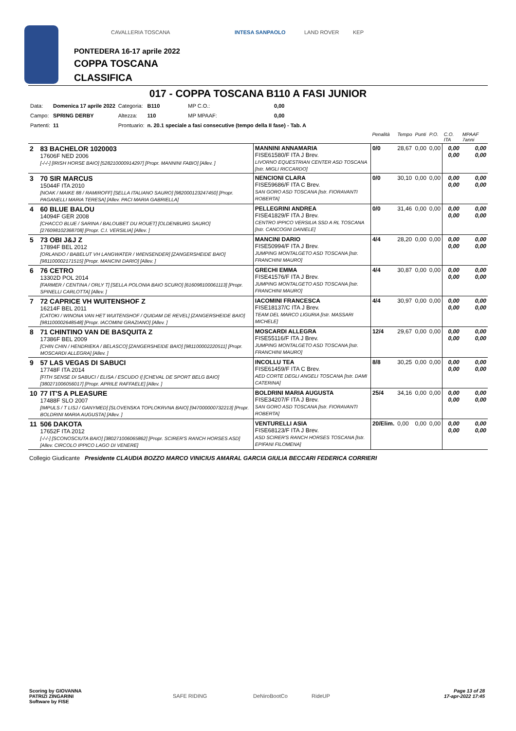CAVALLERIA TOSCANA INTESA SANPAOLO LAND ROVER KEP
PONTEDERA 16-17 aprile 2022
COPPA TOSCANA
CLASSIFICA
017 - COPPA TOSCANA B110 A FASI JUNIOR
| Data: | Domenica 17 aprile 2022 | Categoria: | B110 | MP C.O.: | 0,00 |
| Campo: | SPRING DERBY | Altezza: | 110 | MP MPAAF: | 0,00 |
| Partenti: | 11 | Prontuario: | n. 20.1 speciale a fasi consecutive (tempo della II fase) - Tab. A | | |
| | | | Penalità | Tempo | Punti | P.O. | C.O. ITA | MPAAF 7anni |
| 2 | 83 BACHELOR 1020003 17606F NED 2006 [-/-/-] [IRISH HORSE BAIO] [528210000914297] [Propr. MANNINI FABIO] [Allev. ] | MANNINI ANNAMARIA FISE61580/F ITA J Brev. LIVORNO EQUESTRIAN CENTER ASD TOSCANA [Istr. MIGLI RICCARDO] | 0/0 | 28,67 | 0,00 | 0,00 | 0,00 0,00 | 0,00 0,00 |
| 3 | 70 SIR MARCUS 15044F ITA 2010 [NOAK / MAIKE 88 / RAMIROFF] [SELLA ITALIANO SAURO] [982000123247450] [Propr. PAGANELLI MARIA TERESA] [Allev. PACI MARIA GABRIELLA] | NENCIONI CLARA FISE59686/F ITA C Brev. SAN GORO ASD TOSCANA [Istr. FIORAVANTI ROBERTA] | 0/0 | 30,10 | 0,00 | 0,00 | 0,00 0,00 | 0,00 0,00 |
| 4 | 60 BLUE BALOU 14094F GER 2008 [CHACCO BLUE / SARINA / BALOUBET DU ROUET] [OLDENBURG SAURO] [276098102368708] [Propr. C.I. VERSILIA] [Allev. ] | PELLEGRINI ANDREA FISE41829/F ITA J Brev. CENTRO IPPICO VERSILIA SSD A RL TOSCANA [Istr. CANCOGNI DANIELE] | 0/0 | 31,46 | 0,00 | 0,00 | 0,00 0,00 | 0,00 0,00 |
| 5 | 73 OBI J&J Z 17894F BEL 2012 [ORLANDO / BABELUT VH LANGWATER / WIENSENDER] [ZANGERSHEIDE BAIO] [981100002171515] [Propr. MANCINI DARIO] [Allev. ] | MANCINI DARIO FISE50994/F ITA J Brev. JUMPING MONTALGETO ASD TOSCANA [Istr. FRANCHINI MAURO] | 4/4 | 28,20 | 0,00 | 0,00 | 0,00 0,00 | 0,00 0,00 |
| 6 | 76 CETRO 13302D POL 2014 [FARMER / CENTINA / ORLY T] [SELLA POLONIA BAIO SCURO] [616098100061113] [Propr. SPINELLI CARLOTTA] [Allev. ] | GRECHI EMMA FISE41576/F ITA J Brev. JUMPING MONTALGETO ASD TOSCANA [Istr. FRANCHINI MAURO] | 4/4 | 30,87 | 0,00 | 0,00 | 0,00 0,00 | 0,00 0,00 |
| 7 | 72 CAPRICE VH WUITENSHOF Z 16214F BEL 2011 [CATOKI / WINONA VAN HET WUITENSHOF / QUIDAM DE REVEL] [ZANGERSHEIDE BAIO] [981100002648548] [Propr. IACOMINI GRAZIANO] [Allev. ] | IACOMINI FRANCESCA FISE18137/C ITA J Brev. TEAM DEL MARCO LIGURIA [Istr. MASSARI MICHELE] | 4/4 | 30,97 | 0,00 | 0,00 | 0,00 0,00 | 0,00 0,00 |
| 8 | 71 CHINTINO VAN DE BASQUITA Z 17386F BEL 2009 [CHIN CHIN / HENDRIEKA / BELASCO] [ZANGERSHEIDE BAIO] [981100002220511] [Propr. MOSCARDI ALLEGRA] [Allev. ] | MOSCARDI ALLEGRA FISE55116/F ITA J Brev. JUMPING MONTALGETO ASD TOSCANA [Istr. FRANCHINI MAURO] | 12/4 | 29,67 | 0,00 | 0,00 | 0,00 0,00 | 0,00 0,00 |
| 9 | 57 LAS VEGAS DI SABUCI 17748F ITA 2014 [FITH SENSE DI SABUCI / ELISA / ESCUDO I] [CHEVAL DE SPORT BELG BAIO] [380271006056017] [Propr. APRILE RAFFAELE] [Allev. ] | INCOLLU TEA FISE61459/F ITA C Brev. AED CORTE DEGLI ANGELI TOSCANA [Istr. DAMI CATERINA] | 8/8 | 30,25 | 0,00 | 0,00 | 0,00 0,00 | 0,00 0,00 |
| 10 | 77 IT'S A PLEASURE 17488F SLO 2007 [IMPULS / T LISJ / GANYMED] [SLOVENSKA TOPLOKRVNA BAIO] [947000000732213] [Propr. BOLDRINI MARIA AUGUSTA] [Allev. ] | BOLDRINI MARIA AUGUSTA FISE34207/F ITA J Brev. SAN GORO ASD TOSCANA [Istr. FIORAVANTI ROBERTA] | 25/4 | 34,16 | 0,00 | 0,00 | 0,00 0,00 | 0,00 0,00 |
| 11 | 506 DAKOTA 17652F ITA 2012 [-/-/-] [SCONOSCIUTA BAIO] [380271006065862] [Propr. SCIRER'S RANCH HORSES ASD] [Allev. CIRCOLO IPPICO LAGO DI VENERE] | VENTURELLI ASIA FISE68123/F ITA J Brev. ASD SCIRER'S RANCH HORSES TOSCANA [Istr. EPIFANI FILOMENA] | 20/Elim. | 0,00 | 0,00 | 0,00 | 0,00 0,00 | 0,00 0,00 |
Collegio Giudicante Presidente CLAUDIA BOZZO MARCO VINICIUS AMARAL GARCIA GIULIA BECCARI FEDERICA CORRIERI
Scoring by GIOVANNA
PATRIZI ZINGARINI
Software by FISE
SAFE RIDING DeNiroBootCo RideUP
Page 13 of 28
17-apr-2022 17:45